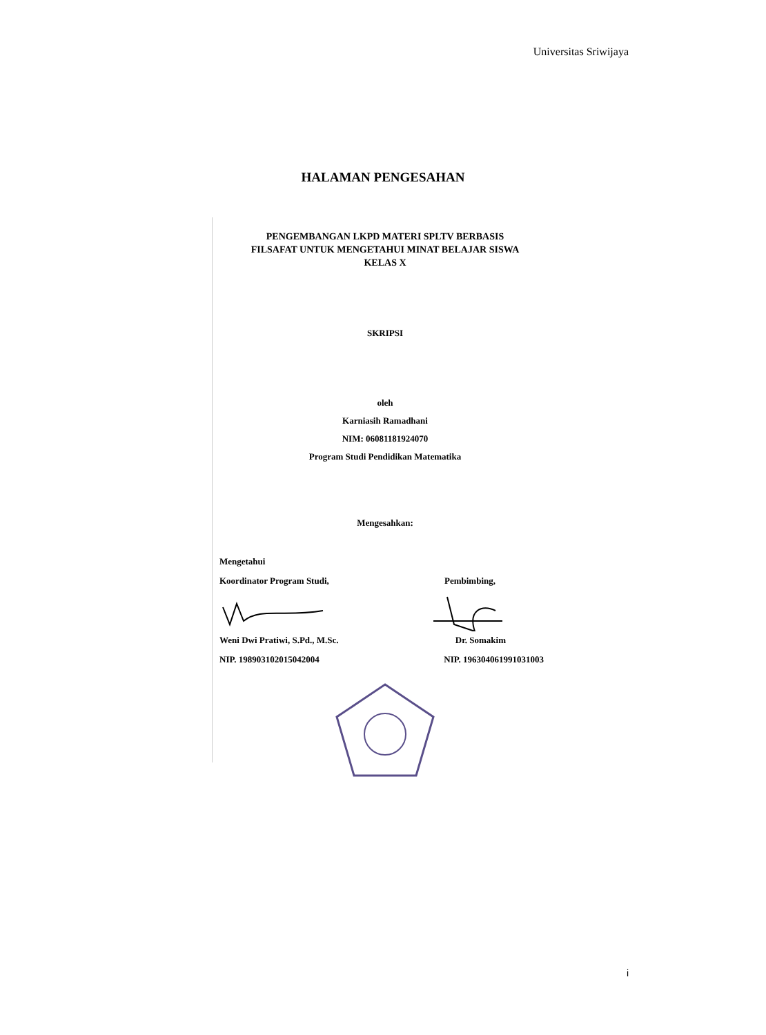Universitas Sriwijaya
HALAMAN PENGESAHAN
PENGEMBANGAN LKPD MATERI SPLTV BERBASIS
FILSAFAT UNTUK MENGETAHUI MINAT BELAJAR SISWA
KELAS X
SKRIPSI
oleh
Karniasih Ramadhani
NIM: 06081181924070
Program Studi Pendidikan Matematika
Mengesahkan:
Mengetahui
Koordinator Program Studi, Pembimbing,
Weni Dwi Pratiwi, S.Pd., M.Sc. Dr. Somakim
NIP. 198903102015042004 NIP. 196304061991031003
i